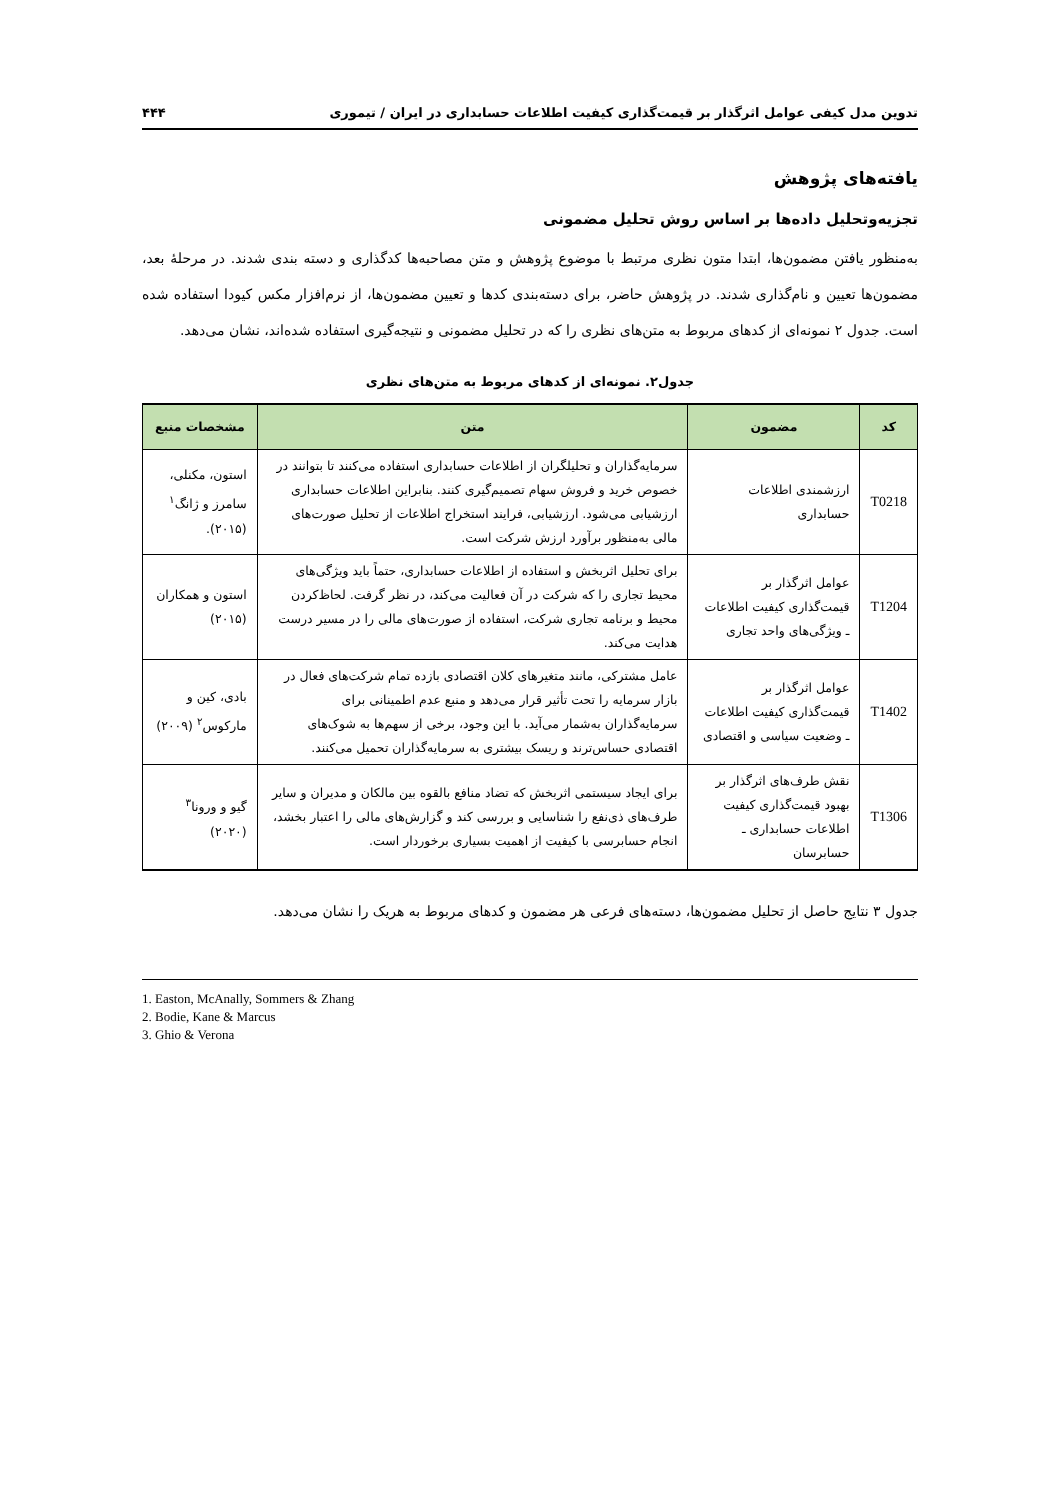تدوین مدل کیفی عوامل اثرگذار بر قیمت‌گذاری کیفیت اطلاعات حسابداری در ایران / تیموری ۴۴۴
یافته‌های پژوهش
تجزیه‌وتحلیل داده‌ها بر اساس روش تحلیل مضمونی
به‌منظور یافتن مضمون‌ها، ابتدا متون نظری مرتبط با موضوع پژوهش و متن مصاحبه‌ها کدگذاری و دسته بندی شدند. در مرحلۀ بعد، مضمون‌ها تعیین و نام‌گذاری شدند. در پژوهش حاضر، برای دسته‌بندی کدها و تعیین مضمون‌ها، از نرم‌افزار مکس کیودا استفاده شده است. جدول ۲ نمونه‌ای از کدهای مربوط به متن‌های نظری را که در تحلیل مضمونی و نتیجه‌گیری استفاده شده‌اند، نشان می‌دهد.
جدول۲. نمونه‌ای از کدهای مربوط به متن‌های نظری
| کد | مضمون | متن | مشخصات منبع |
| --- | --- | --- | --- |
| T0218 | ارزشمندی اطلاعات حسابداری | سرمایه‌گذاران و تحلیلگران از اطلاعات حسابداری استفاده می‌کنند تا بتوانند در خصوص خرید و فروش سهام تصمیم‌گیری کنند. بنابراین اطلاعات حسابداری ارزشیابی می‌شود. ارزشیابی، فرایند استخراج اطلاعات از تحلیل صورت‌های مالی به‌منظور برآورد ارزش شرکت است. | استون، مکنلی، سامرز و ژانگ<sup>۱</sup> (۲۰۱۵). |
| T1204 | عوامل اثرگذار بر قیمت‌گذاری کیفیت اطلاعات ـ ویژگی‌های واحد تجاری | برای تحلیل اثربخش و استفاده از اطلاعات حسابداری، حتماً باید ویژگی‌های محیط تجاری را که شرکت در آن فعالیت می‌کند، در نظر گرفت. لحاظ‌کردن محیط و برنامه تجاری شرکت، استفاده از صورت‌های مالی را در مسیر درست هدایت می‌کند. | استون و همکاران (۲۰۱۵) |
| T1402 | عوامل اثرگذار بر قیمت‌گذاری کیفیت اطلاعات ـ وضعیت سیاسی و اقتصادی | عامل مشترکی، مانند متغیرهای کلان اقتصادی بازده تمام شرکت‌های فعال در بازار سرمایه را تحت تأثیر قرار می‌دهد و منبع عدم اطمینانی برای سرمایه‌گذاران به‌شمار می‌آید. با این وجود، برخی از سهم‌ها به شوک‌های اقتصادی حساس‌ترند و ریسک بیشتری به سرمایه‌گذاران تحمیل می‌کنند. | بادی، کین و مارکوس<sup>۲</sup> (۲۰۰۹) |
| T1306 | نقش طرف‌های اثرگذار بر بهبود قیمت‌گذاری کیفیت اطلاعات حسابداری ـ حسابرسان | برای ایجاد سیستمی اثربخش که تضاد منافع بالقوه بین مالکان و مدیران و سایر طرف‌های ذی‌نفع را شناسایی و بررسی کند و گزارش‌های مالی را اعتبار بخشد، انجام حسابرسی با کیفیت از اهمیت بسیاری برخوردار است. | گیو و ورونا<sup>۳</sup> (۲۰۲۰) |
جدول ۳ نتایج حاصل از تحلیل مضمون‌ها، دسته‌های فرعی هر مضمون و کدهای مربوط به هریک را نشان می‌دهد.
1. Easton, McAnally, Sommers & Zhang
2. Bodie, Kane & Marcus
3. Ghio & Verona